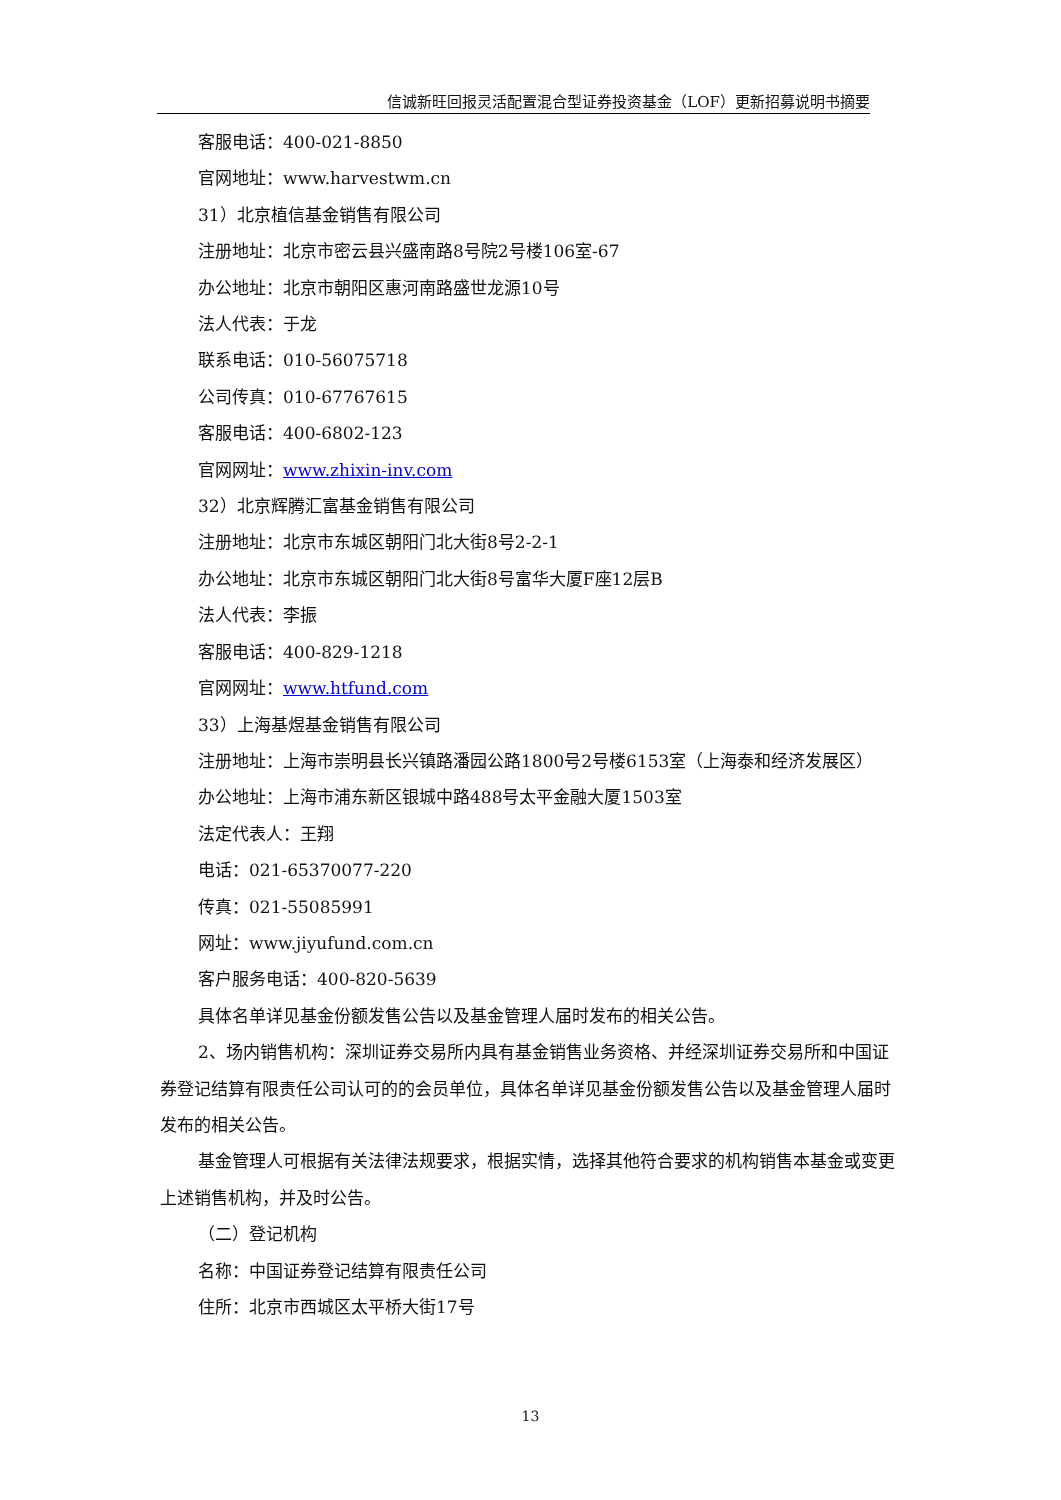信诚新旺回报灵活配置混合型证券投资基金（LOF）更新招募说明书摘要
客服电话：400-021-8850
官网地址：www.harvestwm.cn
31）北京植信基金销售有限公司
注册地址：北京市密云县兴盛南路8号院2号楼106室-67
办公地址：北京市朝阳区惠河南路盛世龙源10号
法人代表：于龙
联系电话：010-56075718
公司传真：010-67767615
客服电话：400-6802-123
官网网址：www.zhixin-inv.com
32）北京辉腾汇富基金销售有限公司
注册地址：北京市东城区朝阳门北大街8号2-2-1
办公地址：北京市东城区朝阳门北大街8号富华大厦F座12层B
法人代表：李振
客服电话：400-829-1218
官网网址：www.htfund.com
33）上海基煜基金销售有限公司
注册地址：上海市崇明县长兴镇路潘园公路1800号2号楼6153室（上海泰和经济发展区）
办公地址：上海市浦东新区银城中路488号太平金融大厦1503室
法定代表人：王翔
电话：021-65370077-220
传真：021-55085991
网址：www.jiyufund.com.cn
客户服务电话：400-820-5639
具体名单详见基金份额发售公告以及基金管理人届时发布的相关公告。
2、场内销售机构：深圳证券交易所内具有基金销售业务资格、并经深圳证券交易所和中国证券登记结算有限责任公司认可的的会员单位，具体名单详见基金份额发售公告以及基金管理人届时发布的相关公告。
基金管理人可根据有关法律法规要求，根据实情，选择其他符合要求的机构销售本基金或变更上述销售机构，并及时公告。
（二）登记机构
名称：中国证券登记结算有限责任公司
住所：北京市西城区太平桥大街17号
13